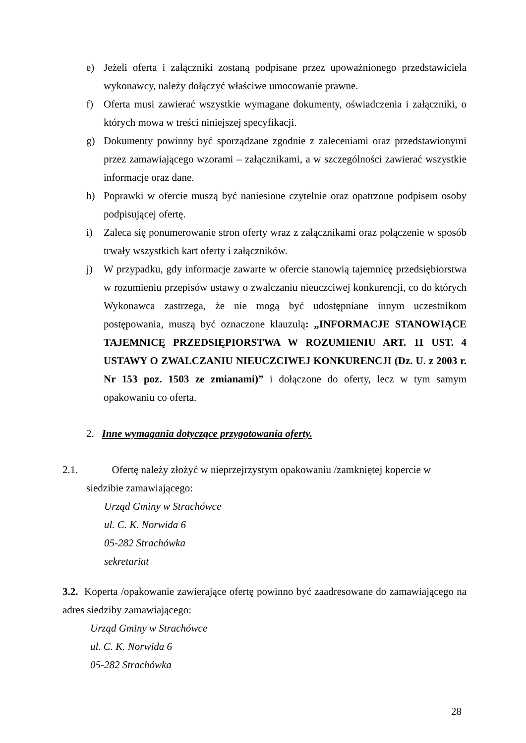e) Jeżeli oferta i załączniki zostaną podpisane przez upoważnionego przedstawiciela wykonawcy, należy dołączyć właściwe umocowanie prawne.
f) Oferta musi zawierać wszystkie wymagane dokumenty, oświadczenia i załączniki, o których mowa w treści niniejszej specyfikacji.
g) Dokumenty powinny być sporządzane zgodnie z zaleceniami oraz przedstawionymi przez zamawiającego wzorami – załącznikami, a w szczególności zawierać wszystkie informacje oraz dane.
h) Poprawki w ofercie muszą być naniesione czytelnie oraz opatrzone podpisem osoby podpisującej ofertę.
i) Zaleca się ponumerowanie stron oferty wraz z załącznikami oraz połączenie w sposób trwały wszystkich kart oferty i załączników.
j) W przypadku, gdy informacje zawarte w ofercie stanowią tajemnicę przedsiębiorstwa w rozumieniu przepisów ustawy o zwalczaniu nieuczciwej konkurencji, co do których Wykonawca zastrzega, że nie mogą być udostępniane innym uczestnikom postępowania, muszą być oznaczone klauzulą: „INFORMACJE STANOWIĄCE TAJEMNICĘ PRZEDSIĘPIORSTWA W ROZUMIENIU ART. 11 UST. 4 USTAWY O ZWALCZANIU NIEUCZCIWEJ KONKURENCJI (Dz. U. z 2003 r. Nr 153 poz. 1503 ze zmianami)” i dołączone do oferty, lecz w tym samym opakowaniu co oferta.
2. Inne wymagania dotyczące przygotowania oferty.
2.1. Ofertę należy złożyć w nieprzejrzystym opakowaniu /zamkniętej kopercie w
siedzibie zamawiającego:
Urząd Gminy w Strachówce
ul. C. K. Norwida 6
05-282 Strachówka
sekretariat
3.2. Koperta /opakowanie zawierające ofertę powinno być zaadresowane do zamawiającego na adres siedziby zamawiającego:
Urząd Gminy w Strachówce
ul. C. K. Norwida 6
05-282 Strachówka
28